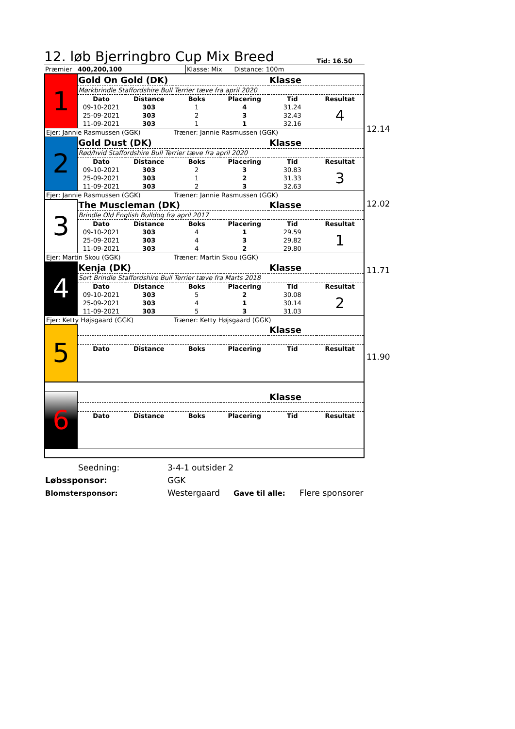12. løb Bjerringbro Cup Mix Breed
Tid: 16.50
| Præmier | 400,200,100 | | Klasse: Mix Distance: 100m |
| 1 | Gold On Gold (DK) | | | | Klasse | |
| | Mørkbrindle Staffordshire Bull Terrier tæve fra april 2020 | | | | | |
| | Dato | Distance | Boks | Placering | Tid | Resultat |
| | 09-10-2021 | 303 | 1 | 4 | 31.24 | 4 |
| | 25-09-2021 | 303 | 2 | 3 | 32.43 | |
| | 11-09-2021 | 303 | 1 | 1 | 32.16 | |
| Ejer: Jannie Rasmussen (GGK) | | | Træner: Jannie Rasmussen (GGK) | | | |
| 2 | Gold Dust (DK) | | | | Klasse | |
| | Rød/hvid Staffordshire Bull Terrier tæve fra april 2020 | | | | | |
| | Dato | Distance | Boks | Placering | Tid | Resultat |
| | 09-10-2021 | 303 | 2 | 3 | 30.83 | 3 |
| | 25-09-2021 | 303 | 1 | 2 | 31.33 | |
| | 11-09-2021 | 303 | 2 | 3 | 32.63 | |
| Ejer: Jannie Rasmussen (GGK) | | | Træner: Jannie Rasmussen (GGK) | | | |
| 3 | The Muscleman (DK) | | | | Klasse | |
| | Brindle Old English Bulldog fra april 2017 | | | | | |
| | Dato | Distance | Boks | Placering | Tid | Resultat |
| | 09-10-2021 | 303 | 4 | 1 | 29.59 | 1 |
| | 25-09-2021 | 303 | 4 | 3 | 29.82 | |
| | 11-09-2021 | 303 | 4 | 2 | 29.80 | |
| Ejer: Martin Skou (GGK) | | | Træner: Martin Skou (GGK) | | | |
| 4 | Kenja (DK) | | | | Klasse | |
| | Sort Brindle Staffordshire Bull Terrier tæve fra Marts 2018 | | | | | |
| | Dato | Distance | Boks | Placering | Tid | Resultat |
| | 09-10-2021 | 303 | 5 | 2 | 30.08 | 2 |
| | 25-09-2021 | 303 | 4 | 1 | 30.14 | |
| | 11-09-2021 | 303 | 5 | 3 | 31.03 | |
| Ejer: Ketty Højsgaard (GGK) | | | Træner: Ketty Højsgaard (GGK) | | | |
| 5 | | | | | Klasse | |
| | Dato | Distance | Boks | Placering | Tid | Resultat |
| 6 | | | | | Klasse | |
| | Dato | Distance | Boks | Placering | Tid | Resultat |
12.14
12.02
11.71
11.90
| Seedning: | 3-4-1 outsider 2 | | |
| Løbssponsor: | GGK | | |
| Blomstersponsor: | Westergaard | Gave til alle: | Flere sponsorer |